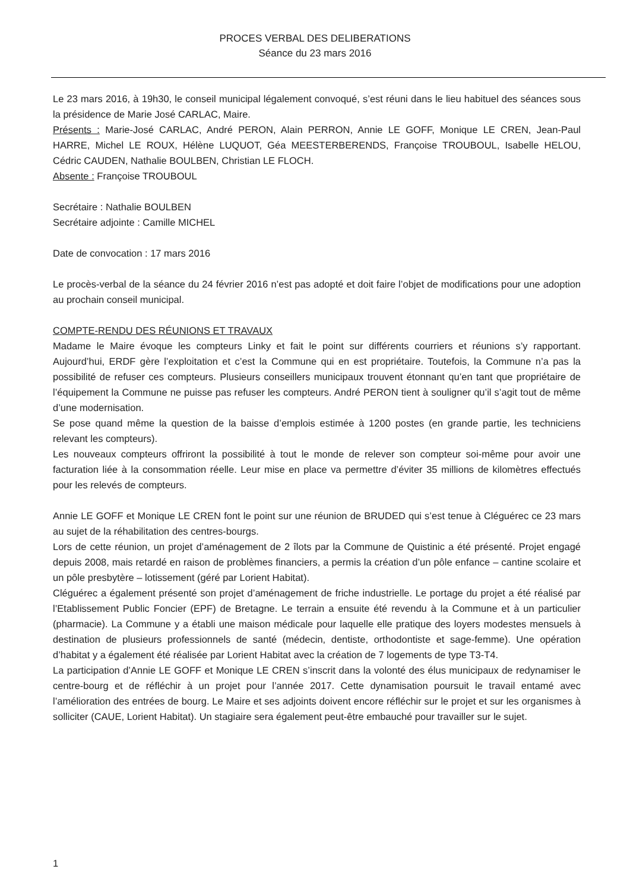PROCES VERBAL DES DELIBERATIONS
Séance du 23 mars 2016
Le 23 mars 2016, à 19h30, le conseil municipal légalement convoqué, s’est réuni dans le lieu habituel des séances sous la présidence de Marie José CARLAC, Maire.
Présents : Marie-José CARLAC, André PERON, Alain PERRON, Annie LE GOFF, Monique LE CREN, Jean-Paul HARRE, Michel LE ROUX, Hélène LUQUOT, Géa MEESTERBERENDS, Françoise TROUBOUL, Isabelle HELOU, Cédric CAUDEN, Nathalie BOULBEN, Christian LE FLOCH.
Absente : Françoise TROUBOUL
Secrétaire : Nathalie BOULBEN
Secrétaire adjointe : Camille MICHEL
Date de convocation : 17 mars 2016
Le procès-verbal de la séance du 24 février 2016 n’est pas adopté et doit faire l’objet de modifications pour une adoption au prochain conseil municipal.
COMPTE-RENDU DES RÉUNIONS ET TRAVAUX
Madame le Maire évoque les compteurs Linky et fait le point sur différents courriers et réunions s’y rapportant. Aujourd’hui, ERDF gère l’exploitation et c’est la Commune qui en est propriétaire. Toutefois, la Commune n’a pas la possibilité de refuser ces compteurs. Plusieurs conseillers municipaux trouvent étonnant qu’en tant que propriétaire de l’équipement la Commune ne puisse pas refuser les compteurs. André PERON tient à souligner qu’il s’agit tout de même d’une modernisation.
Se pose quand même la question de la baisse d’emplois estimée à 1200 postes (en grande partie, les techniciens relevant les compteurs).
Les nouveaux compteurs offriront la possibilité à tout le monde de relever son compteur soi-même pour avoir une facturation liée à la consommation réelle. Leur mise en place va permettre d’éviter 35 millions de kilomètres effectués pour les relevés de compteurs.
Annie LE GOFF et Monique LE CREN font le point sur une réunion de BRUDED qui s’est tenue à Cléguérec ce 23 mars au sujet de la réhabilitation des centres-bourgs.
Lors de cette réunion, un projet d’aménagement de 2 îlots par la Commune de Quistinic a été présenté. Projet engagé depuis 2008, mais retardé en raison de problèmes financiers, a permis la création d’un pôle enfance – cantine scolaire et un pôle presbytère – lotissement (géré par Lorient Habitat).
Cléguérec a également présenté son projet d’aménagement de friche industrielle. Le portage du projet a été réalisé par l’Etablissement Public Foncier (EPF) de Bretagne. Le terrain a ensuite été revendu à la Commune et à un particulier (pharmacie). La Commune y a établi une maison médicale pour laquelle elle pratique des loyers modestes mensuels à destination de plusieurs professionnels de santé (médecin, dentiste, orthodontiste et sage-femme). Une opération d’habitat y a également été réalisée par Lorient Habitat avec la création de 7 logements de type T3-T4.
La participation d’Annie LE GOFF et Monique LE CREN s’inscrit dans la volonté des élus municipaux de redynamiser le centre-bourg et de réfléchir à un projet pour l’année 2017. Cette dynamisation poursuit le travail entamé avec l’amélioration des entrées de bourg. Le Maire et ses adjoints doivent encore réfléchir sur le projet et sur les organismes à solliciter (CAUE, Lorient Habitat). Un stagiaire sera également peut-être embauché pour travailler sur le sujet.
1